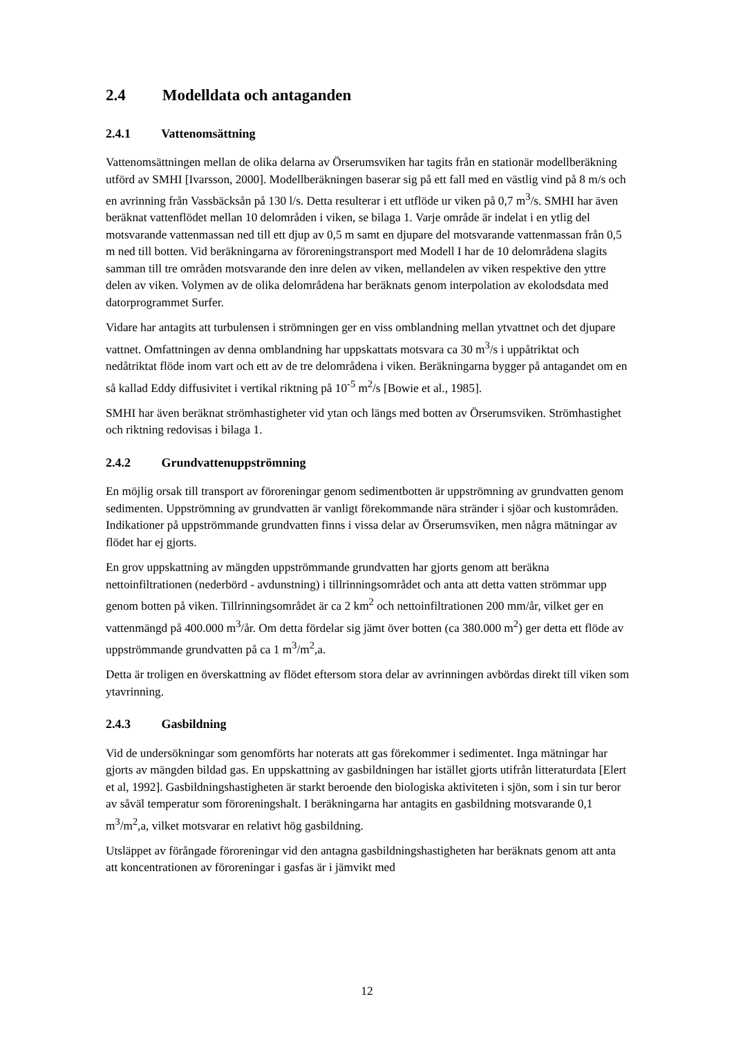2.4 Modelldata och antaganden
2.4.1 Vattenomsättning
Vattenomsättningen mellan de olika delarna av Örserumsviken har tagits från en stationär modellberäkning utförd av SMHI [Ivarsson, 2000]. Modellberäkningen baserar sig på ett fall med en västlig vind på 8 m/s och en avrinning från Vassbäcksån på 130 l/s. Detta resulterar i ett utflöde ur viken på 0,7 m<sup>3</sup>/s. SMHI har även beräknat vattenflödet mellan 10 delområden i viken, se bilaga 1. Varje område är indelat i en ytlig del motsvarande vattenmassan ned till ett djup av 0,5 m samt en djupare del motsvarande vattenmassan från 0,5 m ned till botten. Vid beräkningarna av föroreningstransport med Modell I har de 10 delområdena slagits samman till tre områden motsvarande den inre delen av viken, mellandelen av viken respektive den yttre delen av viken. Volymen av de olika delområdena har beräknats genom interpolation av ekolodsdata med datorprogrammet Surfer.
Vidare har antagits att turbulensen i strömningen ger en viss omblandning mellan ytvattnet och det djupare vattnet. Omfattningen av denna omblandning har uppskattats motsvara ca 30 m<sup>3</sup>/s i uppåtriktat och nedåtriktat flöde inom vart och ett av de tre delområdena i viken. Beräkningarna bygger på antagandet om en så kallad Eddy diffusivitet i vertikal riktning på 10<sup>-5</sup> m<sup>2</sup>/s [Bowie et al., 1985].
SMHI har även beräknat strömhastigheter vid ytan och längs med botten av Örserumsviken. Strömhastighet och riktning redovisas i bilaga 1.
2.4.2 Grundvattenuppströmning
En möjlig orsak till transport av föroreningar genom sedimentbotten är uppströmning av grundvatten genom sedimenten. Uppströmning av grundvatten är vanligt förekommande nära stränder i sjöar och kustområden. Indikationer på uppströmmande grundvatten finns i vissa delar av Örserumsviken, men några mätningar av flödet har ej gjorts.
En grov uppskattning av mängden uppströmmande grundvatten har gjorts genom att beräkna nettoinfiltrationen (nederbörd - avdunstning) i tillrinningsområdet och anta att detta vatten strömmar upp genom botten på viken. Tillrinningsområdet är ca 2 km<sup>2</sup> och nettoinfiltrationen 200 mm/år, vilket ger en vattenmängd på 400.000 m<sup>3</sup>/år. Om detta fördelar sig jämt över botten (ca 380.000 m<sup>2</sup>) ger detta ett flöde av uppströmmande grundvatten på ca 1 m<sup>3</sup>/m<sup>2</sup>,a.
Detta är troligen en överskattning av flödet eftersom stora delar av avrinningen avbördas direkt till viken som ytavrinning.
2.4.3 Gasbildning
Vid de undersökningar som genomförts har noterats att gas förekommer i sedimentet. Inga mätningar har gjorts av mängden bildad gas. En uppskattning av gasbildningen har istället gjorts utifrån litteraturdata [Elert et al, 1992]. Gasbildningshastigheten är starkt beroende den biologiska aktiviteten i sjön, som i sin tur beror av såväl temperatur som föroreningshalt. I beräkningarna har antagits en gasbildning motsvarande 0,1 m<sup>3</sup>/m<sup>2</sup>,a, vilket motsvarar en relativt hög gasbildning.
Utsläppet av förångade föroreningar vid den antagna gasbildningshastigheten har beräknats genom att anta att koncentrationen av föroreningar i gasfas är i jämvikt med
12